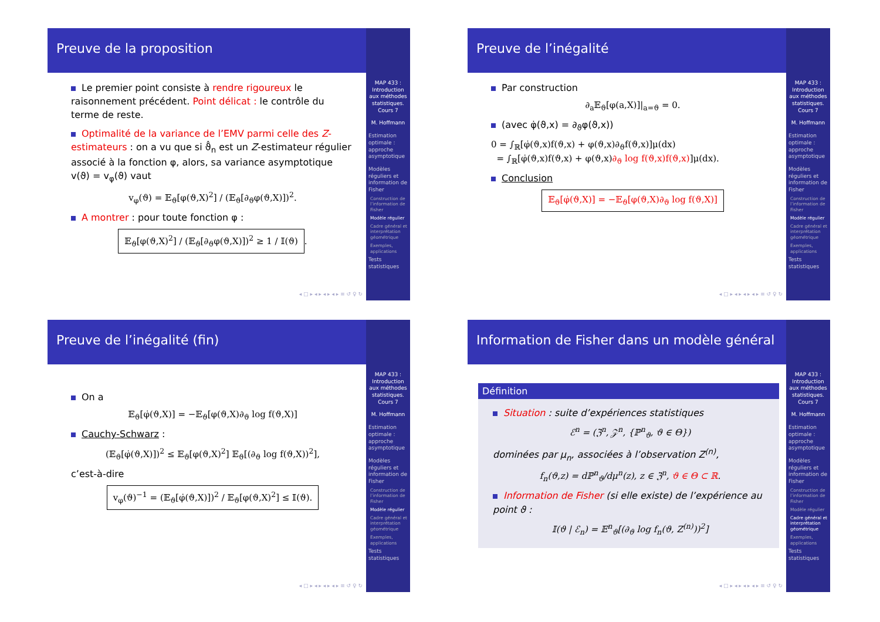Preuve de la proposition
Le premier point consiste à rendre rigoureux le raisonnement précédent. Point délicat : le contrôle du terme de reste.
Optimalité de la variance de l’EMV parmi celle des Z-estimateurs : on a vu que si ϑ̂<sub>n</sub> est un Z-estimateur régulier associé à la fonction φ, alors, sa variance asymptotique v(ϑ) = v<sub>φ</sub>(ϑ) vaut
v<sub>φ</sub>(ϑ) = 𝔼<sub>ϑ</sub>[φ(ϑ,X)<sup>2</sup>] / (𝔼<sub>ϑ</sub>[∂<sub>ϑ</sub>φ(ϑ,X)])<sup>2</sup>.
A montrer : pour toute fonction φ :
𝔼<sub>ϑ</sub>[φ(ϑ,X)<sup>2</sup>] / (𝔼<sub>ϑ</sub>[∂<sub>ϑ</sub>φ(ϑ,X)])<sup>2</sup> ≥ 1 / 𝕀(ϑ).
◂ □ ▸ ◂ ▸ ◂ ▸ ◂ ▸ ≡ ↺ ♀ ↻
MAP 433 : Introduction aux méthodes statistiques. Cours 7
M. Hoffmann
Estimation optimale : approche asymptotique
Modèles réguliers et information de Fisher
Construction de l’information de Fisher
Modèle régulier
Cadre général et interprétation géométrique
Exemples, applications
Tests statistiques
Preuve de l’inégalité
Par construction
∂<sub>a</sub>𝔼<sub>ϑ</sub>[φ(a,X)]|<sub>a=ϑ</sub> = 0.
(avec φ̇(ϑ,x) = ∂<sub>ϑ</sub>φ(ϑ,x))
0 = ∫<sub>ℝ</sub>[φ̇(ϑ,x)f(ϑ,x) + φ(ϑ,x)∂<sub>ϑ</sub>f(ϑ,x)]μ(dx)
= ∫<sub>ℝ</sub>[φ̇(ϑ,x)f(ϑ,x) + φ(ϑ,x)∂<sub>ϑ</sub> log f(ϑ,x)f(ϑ,x)]μ(dx).
Conclusion
𝔼<sub>ϑ</sub>[φ̇(ϑ,X)] = −𝔼<sub>ϑ</sub>[φ(ϑ,X)∂<sub>ϑ</sub> log f(ϑ,X)]
◂ □ ▸ ◂ ▸ ◂ ▸ ◂ ▸ ≡ ↺ ♀ ↻
MAP 433 : Introduction aux méthodes statistiques. Cours 7
M. Hoffmann
Estimation optimale : approche asymptotique
Modèles réguliers et information de Fisher
Construction de l’information de Fisher
Modèle régulier
Cadre général et interprétation géométrique
Exemples, applications
Tests statistiques
Preuve de l’inégalité (fin)
On a
𝔼<sub>ϑ</sub>[φ̇(ϑ,X)] = −𝔼<sub>ϑ</sub>[φ(ϑ,X)∂<sub>ϑ</sub> log f(ϑ,X)]
Cauchy-Schwarz :
(𝔼<sub>ϑ</sub>[φ̇(ϑ,X)])<sup>2</sup> ≤ 𝔼<sub>ϑ</sub>[φ(ϑ,X)<sup>2</sup>] 𝔼<sub>ϑ</sub>[(∂<sub>ϑ</sub> log f(ϑ,X))<sup>2</sup>],
c’est-à-dire
v<sub>φ</sub>(ϑ)<sup>−1</sup> = (𝔼<sub>ϑ</sub>[φ̇(ϑ,X)])<sup>2</sup> / 𝔼<sub>ϑ</sub>[φ(ϑ,X)<sup>2</sup>] ≤ 𝕀(ϑ).
◂ □ ▸ ◂ ▸ ◂ ▸ ◂ ▸ ≡ ↺ ♀ ↻
MAP 433 : Introduction aux méthodes statistiques. Cours 7
M. Hoffmann
Estimation optimale : approche asymptotique
Modèles réguliers et information de Fisher
Construction de l’information de Fisher
Modèle régulier
Cadre général et interprétation géométrique
Exemples, applications
Tests statistiques
Information de Fisher dans un modèle général
Définition
Situation : suite d’expériences statistiques
ℰ<sup>n</sup> = (ℨ<sup>n</sup>, 𝒵<sup>n</sup>, {ℙ<sup>n</sup><sub>ϑ</sub>, ϑ ∈ Θ})
dominées par μ<sub>n</sub>, associées à l’observation Z<sup>(n)</sup>,
f<sub>n</sub>(ϑ,z) = dℙ<sup>n</sup><sub>ϑ</sub>/dμ<sup>n</sup>(z), z ∈ ℨ<sup>n</sup>, ϑ ∈ Θ ⊂ ℝ.
Information de Fisher (si elle existe) de l’expérience au point ϑ :
𝕀(ϑ | ℰ<sub>n</sub>) = 𝔼<sup>n</sup><sub>ϑ</sub>[(∂<sub>ϑ</sub> log f<sub>n</sub>(ϑ, Z<sup>(n)</sup>))<sup>2</sup>]
◂ □ ▸ ◂ ▸ ◂ ▸ ◂ ▸ ≡ ↺ ♀ ↻
MAP 433 : Introduction aux méthodes statistiques. Cours 7
M. Hoffmann
Estimation optimale : approche asymptotique
Modèles réguliers et information de Fisher
Construction de l’information de Fisher
Modèle régulier
Cadre général et interprétation géométrique
Exemples, applications
Tests statistiques